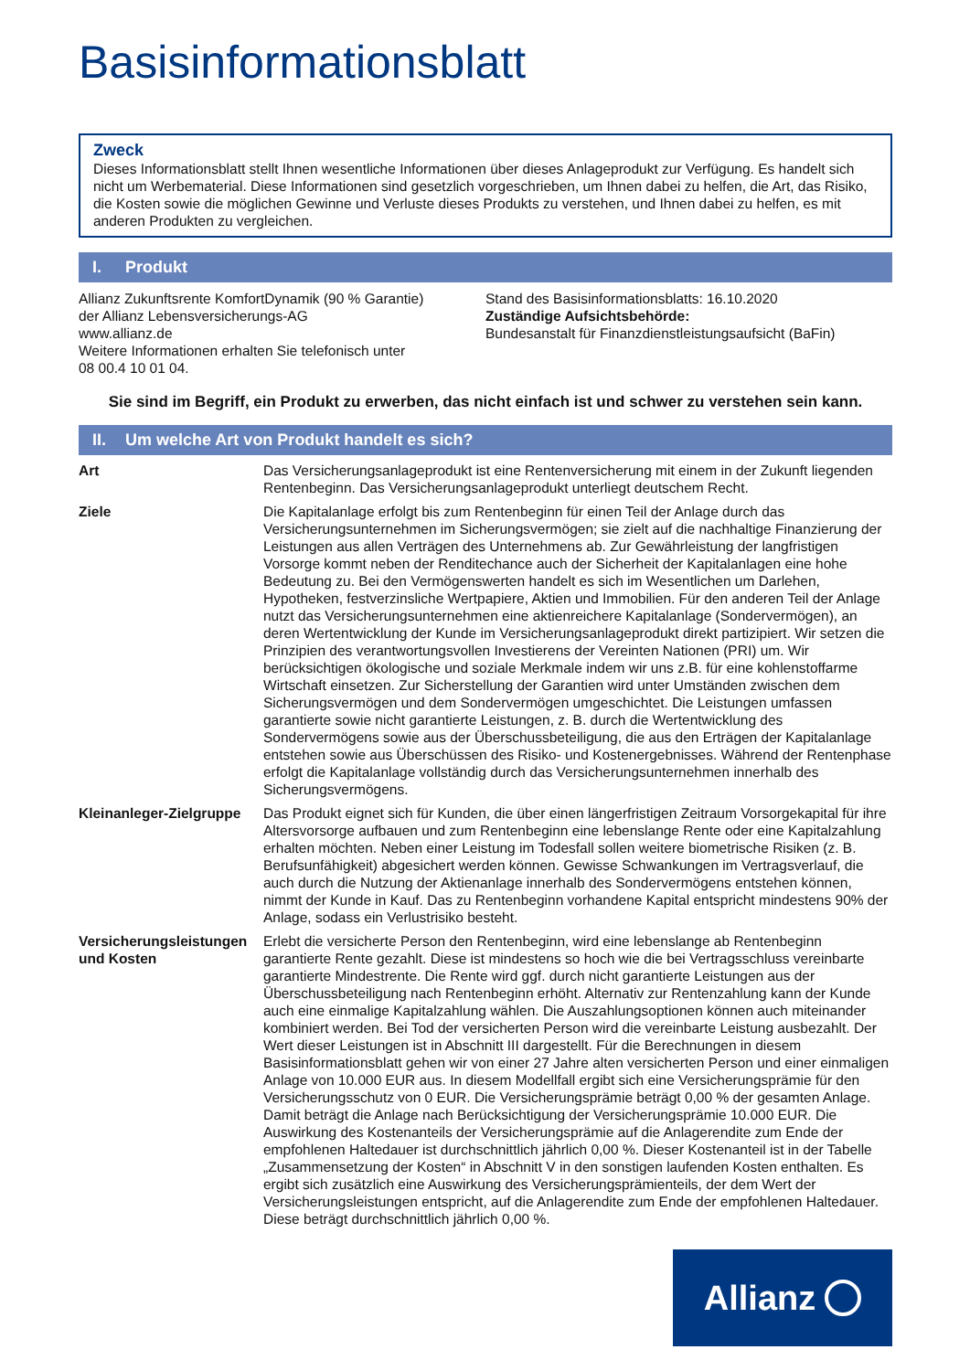Basisinformationsblatt
Zweck
Dieses Informationsblatt stellt Ihnen wesentliche Informationen über dieses Anlageprodukt zur Verfügung. Es handelt sich nicht um Werbematerial. Diese Informationen sind gesetzlich vorgeschrieben, um Ihnen dabei zu helfen, die Art, das Risiko, die Kosten sowie die möglichen Gewinne und Verluste dieses Produkts zu verstehen, und Ihnen dabei zu helfen, es mit anderen Produkten zu vergleichen.
I. Produkt
Allianz Zukunftsrente KomfortDynamik (90 % Garantie)
der Allianz Lebensversicherungs-AG
www.allianz.de
Weitere Informationen erhalten Sie telefonisch unter
08 00.4 10 01 04.
Stand des Basisinformationsblatts: 16.10.2020
Zuständige Aufsichtsbehörde:
Bundesanstalt für Finanzdienstleistungsaufsicht (BaFin)
Sie sind im Begriff, ein Produkt zu erwerben, das nicht einfach ist und schwer zu verstehen sein kann.
II. Um welche Art von Produkt handelt es sich?
Art Das Versicherungsanlageprodukt ist eine Rentenversicherung mit einem in der Zukunft liegenden Rentenbeginn. Das Versicherungsanlageprodukt unterliegt deutschem Recht.
Ziele Die Kapitalanlage erfolgt bis zum Rentenbeginn für einen Teil der Anlage durch das Versicherungsunternehmen im Sicherungsvermögen; sie zielt auf die nachhaltige Finanzierung der Leistungen aus allen Verträgen des Unternehmens ab. Zur Gewährleistung der langfristigen Vorsorge kommt neben der Renditechance auch der Sicherheit der Kapitalanlagen eine hohe Bedeutung zu. Bei den Vermögenswerten handelt es sich im Wesentlichen um Darlehen, Hypotheken, festverzinsliche Wertpapiere, Aktien und Immobilien. Für den anderen Teil der Anlage nutzt das Versicherungsunternehmen eine aktienreichere Kapitalanlage (Sondervermögen), an deren Wertentwicklung der Kunde im Versicherungsanlageprodukt direkt partizipiert. Wir setzen die Prinzipien des verantwortungsvollen Investierens der Vereinten Nationen (PRI) um. Wir berücksichtigen ökologische und soziale Merkmale indem wir uns z.B. für eine kohlenstoffarme Wirtschaft einsetzen. Zur Sicherstellung der Garantien wird unter Umständen zwischen dem Sicherungsvermögen und dem Sondervermögen umgeschichtet. Die Leistungen umfassen garantierte sowie nicht garantierte Leistungen, z. B. durch die Wertentwicklung des Sondervermögens sowie aus der Überschussbeteiligung, die aus den Erträgen der Kapitalanlage entstehen sowie aus Überschüssen des Risiko- und Kostenergebnisses. Während der Rentenphase erfolgt die Kapitalanlage vollständig durch das Versicherungsunternehmen innerhalb des Sicherungsvermögens.
Kleinanleger-Zielgruppe
Das Produkt eignet sich für Kunden, die über einen längerfristigen Zeitraum Vorsorgekapital für ihre Altersvorsorge aufbauen und zum Rentenbeginn eine lebenslange Rente oder eine Kapitalzahlung erhalten möchten. Neben einer Leistung im Todesfall sollen weitere biometrische Risiken (z. B. Berufsunfähigkeit) abgesichert werden können. Gewisse Schwankungen im Vertragsverlauf, die auch durch die Nutzung der Aktienanlage innerhalb des Sondervermögens entstehen können, nimmt der Kunde in Kauf. Das zu Rentenbeginn vorhandene Kapital entspricht mindestens 90% der Anlage, sodass ein Verlustrisiko besteht.
Versicherungsleistungen und Kosten
Erlebt die versicherte Person den Rentenbeginn, wird eine lebenslange ab Rentenbeginn garantierte Rente gezahlt. Diese ist mindestens so hoch wie die bei Vertragsschluss vereinbarte garantierte Mindestrente. Die Rente wird ggf. durch nicht garantierte Leistungen aus der Überschussbeteiligung nach Rentenbeginn erhöht. Alternativ zur Rentenzahlung kann der Kunde auch eine einmalige Kapitalzahlung wählen. Die Auszahlungsoptionen können auch miteinander kombiniert werden. Bei Tod der versicherten Person wird die vereinbarte Leistung ausbezahlt. Der Wert dieser Leistungen ist in Abschnitt III dargestellt. Für die Berechnungen in diesem Basisinformationsblatt gehen wir von einer 27 Jahre alten versicherten Person und einer einmaligen Anlage von 10.000 EUR aus. In diesem Modellfall ergibt sich eine Versicherungsprämie für den Versicherungsschutz von 0 EUR. Die Versicherungsprämie beträgt 0,00 % der gesamten Anlage. Damit beträgt die Anlage nach Berücksichtigung der Versicherungsprämie 10.000 EUR. Die Auswirkung des Kostenanteils der Versicherungsprämie auf die Anlagerendite zum Ende der empfohlenen Haltedauer ist durchschnittlich jährlich 0,00 %. Dieser Kostenanteil ist in der Tabelle „Zusammensetzung der Kosten“ in Abschnitt V in den sonstigen laufenden Kosten enthalten. Es ergibt sich zusätzlich eine Auswirkung des Versicherungsprämienteils, der dem Wert der Versicherungsleistungen entspricht, auf die Anlagerendite zum Ende der empfohlenen Haltedauer. Diese beträgt durchschnittlich jährlich 0,00 %.
Allianz